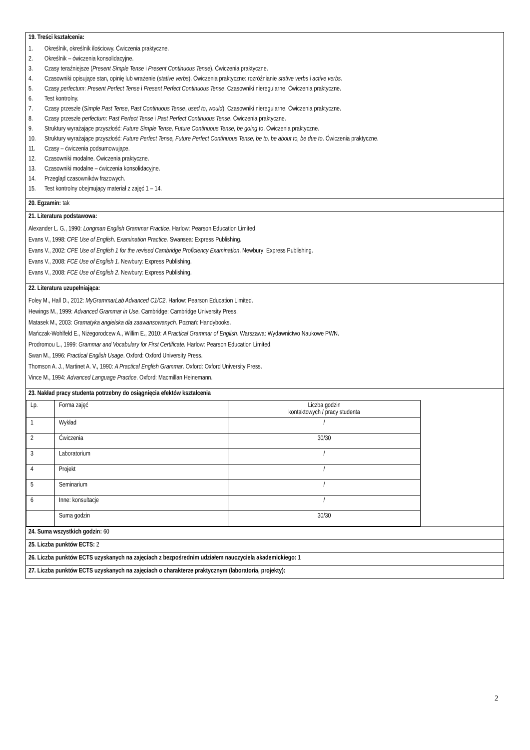19. Treści kształcenia:
1. Określnik, określnik ilościowy. Ćwiczenia praktyczne.
2. Określnik – ćwiczenia konsolidacyjne.
3. Czasy teraźniejsze (Present Simple Tense i Present Continuous Tense). Ćwiczenia praktyczne.
4. Czasowniki opisujące stan, opinię lub wrażenie (stative verbs). Ćwiczenia praktyczne: rozróżnianie stative verbs i active verbs.
5. Czasy perfectum: Present Perfect Tense i Present Perfect Continuous Tense. Czasowniki nieregularne. Ćwiczenia praktyczne.
6. Test kontrolny.
7. Czasy przeszłe (Simple Past Tense, Past Continuous Tense, used to, would). Czasowniki nieregularne. Ćwiczenia praktyczne.
8. Czasy przeszłe perfectum: Past Perfect Tense i Past Perfect Continuous Tense. Ćwiczenia praktyczne.
9. Struktury wyrażające przyszłość: Future Simple Tense, Future Continuous Tense, be going to. Ćwiczenia praktyczne.
10. Struktury wyrażające przyszłość: Future Perfect Tense, Future Perfect Continuous Tense, be to, be about to, be due to. Ćwiczenia praktyczne.
11. Czasy – ćwiczenia podsumowujące.
12. Czasowniki modalne. Ćwiczenia praktyczne.
13. Czasowniki modalne – ćwiczenia konsolidacyjne.
14. Przegląd czasowników frazowych.
15. Test kontrolny obejmujący materiał z zajęć 1 – 14.
20. Egzamin: tak
21. Literatura podstawowa:
Alexander L. G., 1990: Longman English Grammar Practice. Harlow: Pearson Education Limited.
Evans V., 1998: CPE Use of English. Examination Practice. Swansea: Express Publishing.
Evans V., 2002: CPE Use of English 1 for the revised Cambridge Proficiency Examination. Newbury: Express Publishing.
Evans V., 2008: FCE Use of English 1. Newbury: Express Publishing.
Evans V., 2008: FCE Use of English 2. Newbury: Express Publishing.
22. Literatura uzupełniająca:
Foley M., Hall D., 2012: MyGrammarLab Advanced C1/C2. Harlow: Pearson Education Limited.
Hewings M., 1999: Advanced Grammar in Use. Cambridge: Cambridge University Press.
Matasek M., 2003: Gramatyka angielska dla zaawansowanych. Poznań: Handybooks.
Mańczak-Wohlfeld E., Niżegorodcew A., Willim E., 2010: A Practical Grammar of English. Warszawa: Wydawnictwo Naukowe PWN.
Prodromou L., 1999: Grammar and Vocabulary for First Certificate. Harlow: Pearson Education Limited.
Swan M., 1996: Practical English Usage. Oxford: Oxford University Press.
Thomson A. J., Martinet A. V., 1990: A Practical English Grammar. Oxford: Oxford University Press.
Vince M., 1994: Advanced Language Practice. Oxford: Macmillan Heinemann.
23. Nakład pracy studenta potrzebny do osiągnięcia efektów kształcenia
| Lp. | Forma zajęć | Liczba godzin kontaktowych / pracy studenta |
| 1 | Wykład | / |
| 2 | Ćwiczenia | 30/30 |
| 3 | Laboratorium | / |
| 4 | Projekt | / |
| 5 | Seminarium | / |
| 6 | Inne: konsultacje | / |
| | Suma godzin | 30/30 |
24. Suma wszystkich godzin: 60
25. Liczba punktów ECTS: 2
26. Liczba punktów ECTS uzyskanych na zajęciach z bezpośrednim udziałem nauczyciela akademickiego: 1
27. Liczba punktów ECTS uzyskanych na zajęciach o charakterze praktycznym (laboratoria, projekty):
2